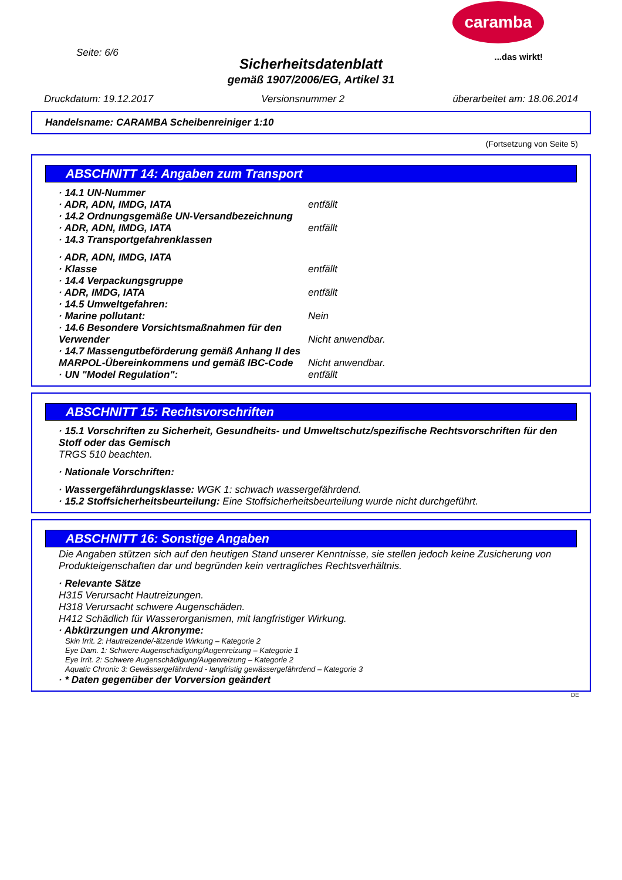caramba
...das wirkt! Seite: 6/6
Sicherheitsdatenblatt
gemäß 1907/2006/EG, Artikel 31
Druckdatum: 19.12.2017 Versionsnummer 2 überarbeitet am: 18.06.2014
Handelsname: CARAMBA Scheibenreiniger 1:10
(Fortsetzung von Seite 5)
ABSCHNITT 14: Angaben zum Transport
· 14.1 UN-Nummer
· ADR, ADN, IMDG, IATA entfällt
· 14.2 Ordnungsgemäße UN-Versandbezeichnung
· ADR, ADN, IMDG, IATA entfällt
· 14.3 Transportgefahrenklassen
· ADR, ADN, IMDG, IATA
· Klasse entfällt
· 14.4 Verpackungsgruppe
· ADR, IMDG, IATA entfällt
· 14.5 Umweltgefahren:
· Marine pollutant: Nein
· 14.6 Besondere Vorsichtsmaßnahmen für den Verwender Nicht anwendbar.
· 14.7 Massengutbeförderung gemäß Anhang II des MARPOL-Übereinkommens und gemäß IBC-Code Nicht anwendbar.
· UN "Model Regulation": entfällt
ABSCHNITT 15: Rechtsvorschriften
· 15.1 Vorschriften zu Sicherheit, Gesundheits- und Umweltschutz/spezifische Rechtsvorschriften für den Stoff oder das Gemisch
TRGS 510 beachten.
· Nationale Vorschriften:
· Wassergefährdungsklasse: WGK 1: schwach wassergefährdend.
· 15.2 Stoffsicherheitsbeurteilung: Eine Stoffsicherheitsbeurteilung wurde nicht durchgeführt.
ABSCHNITT 16: Sonstige Angaben
Die Angaben stützen sich auf den heutigen Stand unserer Kenntnisse, sie stellen jedoch keine Zusicherung von Produkteigenschaften dar und begründen kein vertragliches Rechtsverhältnis.
· Relevante Sätze
H315 Verursacht Hautreizungen.
H318 Verursacht schwere Augenschäden.
H412 Schädlich für Wasserorganismen, mit langfristiger Wirkung.
· Abkürzungen und Akronyme:
Skin Irrit. 2: Hautreizende/-ätzende Wirkung – Kategorie 2
Eye Dam. 1: Schwere Augenschädigung/Augenreizung – Kategorie 1
Eye Irrit. 2: Schwere Augenschädigung/Augenreizung – Kategorie 2
Aquatic Chronic 3: Gewässergefährdend - langfristig gewässergefährdend – Kategorie 3
· * Daten gegenüber der Vorversion geändert
DE